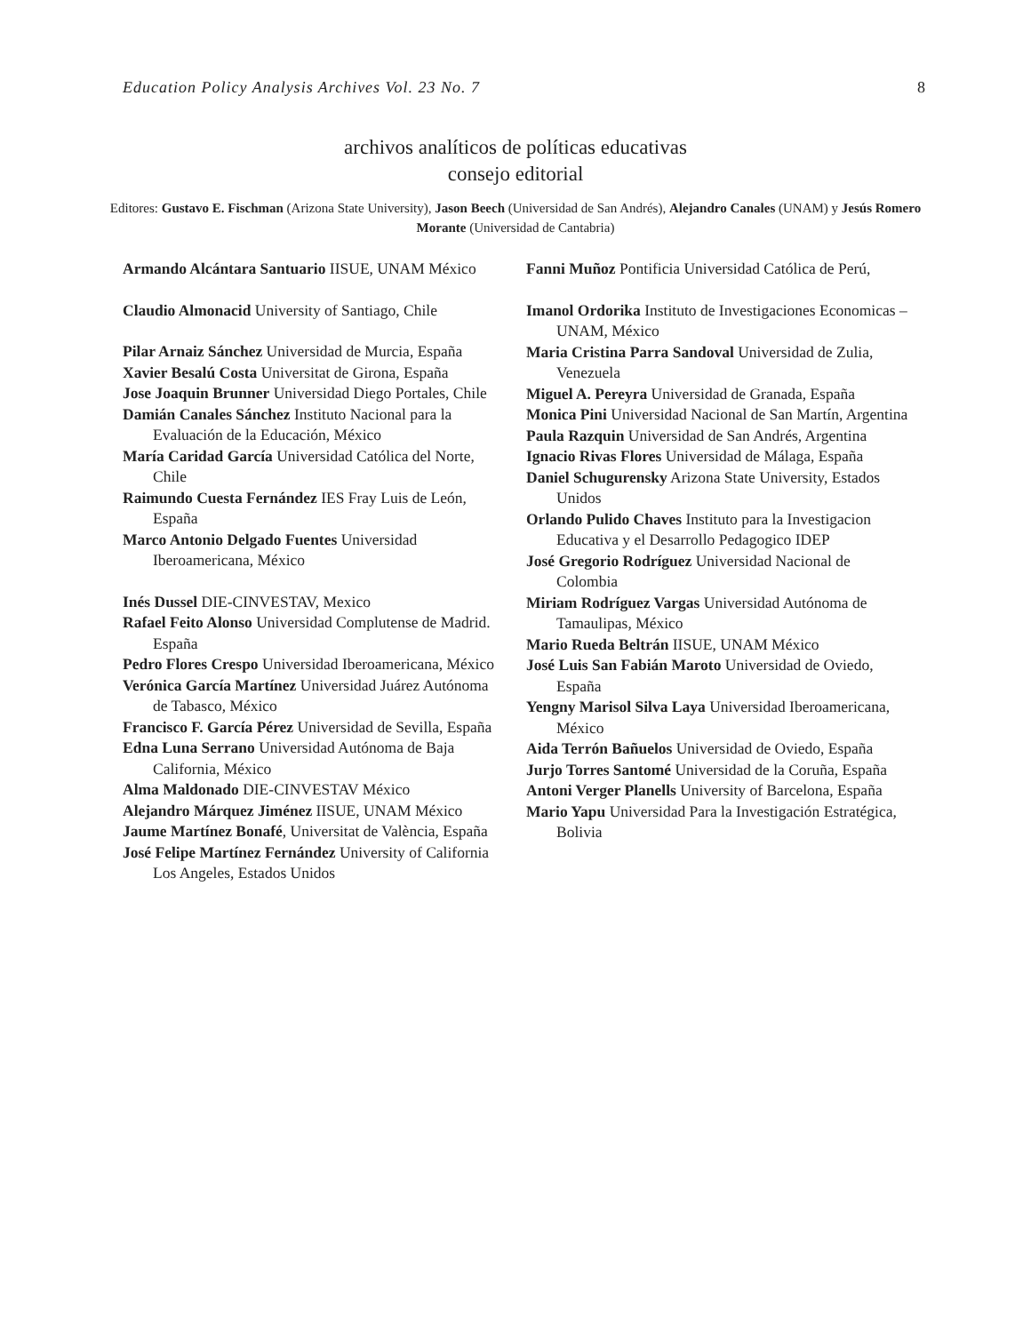Education Policy Analysis Archives Vol. 23 No. 7 8
archivos analíticos de políticas educativas
consejo editorial
Editores: Gustavo E. Fischman (Arizona State University), Jason Beech (Universidad de San Andrés), Alejandro Canales (UNAM) y Jesús Romero Morante (Universidad de Cantabria)
Armando Alcántara Santuario IISUE, UNAM México
Claudio Almonacid University of Santiago, Chile
Pilar Arnaiz Sánchez Universidad de Murcia, España
Xavier Besalú Costa Universitat de Girona, España
Jose Joaquin Brunner Universidad Diego Portales, Chile
Damián Canales Sánchez Instituto Nacional para la Evaluación de la Educación, México
María Caridad García Universidad Católica del Norte, Chile
Raimundo Cuesta Fernández IES Fray Luis de León, España
Marco Antonio Delgado Fuentes Universidad Iberoamericana, México
Inés Dussel DIE-CINVESTAV, Mexico
Rafael Feito Alonso Universidad Complutense de Madrid. España
Pedro Flores Crespo Universidad Iberoamericana, México
Verónica García Martínez Universidad Juárez Autónoma de Tabasco, México
Francisco F. García Pérez Universidad de Sevilla, España
Edna Luna Serrano Universidad Autónoma de Baja California, México
Alma Maldonado DIE-CINVESTAV México
Alejandro Márquez Jiménez IISUE, UNAM México
Jaume Martínez Bonafé, Universitat de València, España
José Felipe Martínez Fernández University of California Los Angeles, Estados Unidos
Fanni Muñoz Pontificia Universidad Católica de Perú,
Imanol Ordorika Instituto de Investigaciones Economicas – UNAM, México
Maria Cristina Parra Sandoval Universidad de Zulia, Venezuela
Miguel A. Pereyra Universidad de Granada, España
Monica Pini Universidad Nacional de San Martín, Argentina
Paula Razquin Universidad de San Andrés, Argentina
Ignacio Rivas Flores Universidad de Málaga, España
Daniel Schugurensky Arizona State University, Estados Unidos
Orlando Pulido Chaves Instituto para la Investigacion Educativa y el Desarrollo Pedagogico IDEP
José Gregorio Rodríguez Universidad Nacional de Colombia
Miriam Rodríguez Vargas Universidad Autónoma de Tamaulipas, México
Mario Rueda Beltrán IISUE, UNAM México
José Luis San Fabián Maroto Universidad de Oviedo, España
Yengny Marisol Silva Laya Universidad Iberoamericana, México
Aida Terrón Bañuelos Universidad de Oviedo, España
Jurjo Torres Santomé Universidad de la Coruña, España
Antoni Verger Planells University of Barcelona, España
Mario Yapu Universidad Para la Investigación Estratégica, Bolivia